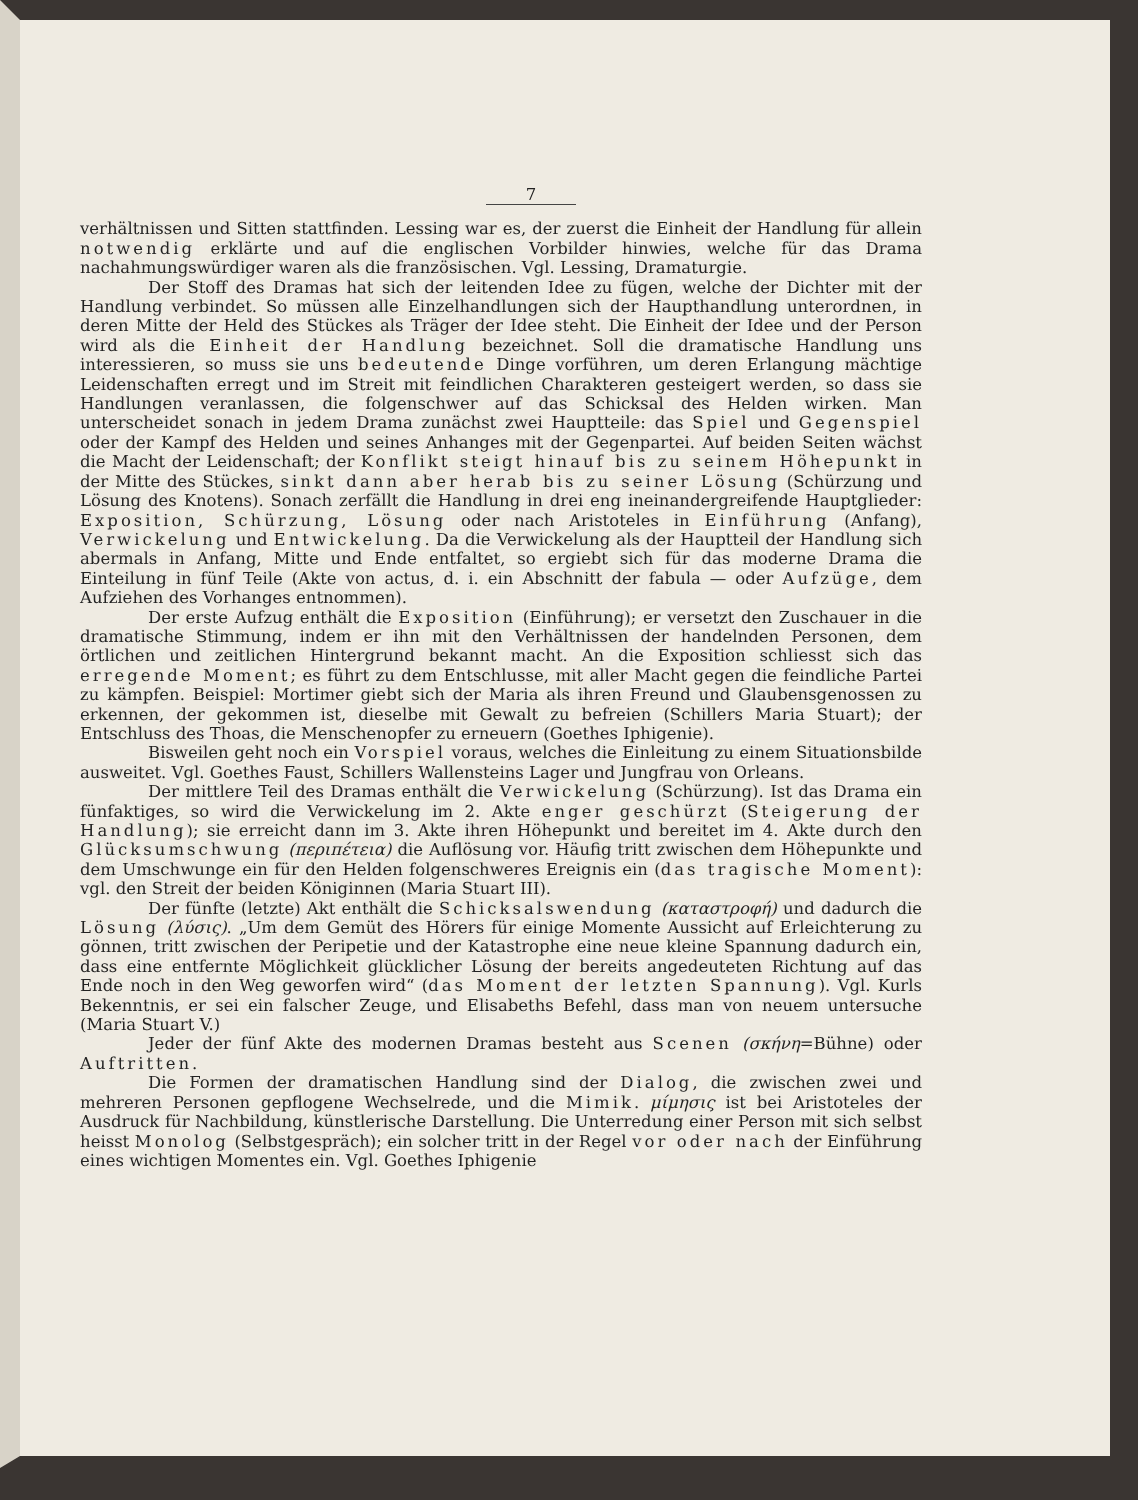7
verhältnissen und Sitten stattfinden. Lessing war es, der zuerst die Einheit der Handlung für allein notwendig erklärte und auf die englischen Vorbilder hinwies, welche für das Drama nachahmungswürdiger waren als die französischen. Vgl. Lessing, Dramaturgie.
Der Stoff des Dramas hat sich der leitenden Idee zu fügen, welche der Dichter mit der Handlung verbindet. So müssen alle Einzelhandlungen sich der Haupthandlung unterordnen, in deren Mitte der Held des Stückes als Träger der Idee steht. Die Einheit der Idee und der Person wird als die Einheit der Handlung bezeichnet. Soll die dramatische Handlung uns interessieren, so muss sie uns bedeutende Dinge vorführen, um deren Erlangung mächtige Leidenschaften erregt und im Streit mit feindlichen Charakteren gesteigert werden, so dass sie Handlungen veranlassen, die folgenschwer auf das Schicksal des Helden wirken. Man unterscheidet sonach in jedem Drama zunächst zwei Hauptteile: das Spiel und Gegenspiel oder der Kampf des Helden und seines Anhanges mit der Gegenpartei. Auf beiden Seiten wächst die Macht der Leidenschaft; der Konflikt steigt hinauf bis zu seinem Höhepunkt in der Mitte des Stückes, sinkt dann aber herab bis zu seiner Lösung (Schürzung und Lösung des Knotens). Sonach zerfällt die Handlung in drei eng ineinandergreifende Hauptglieder: Exposition, Schürzung, Lösung oder nach Aristoteles in Einführung (Anfang), Verwickelung und Entwickelung. Da die Verwickelung als der Hauptteil der Handlung sich abermals in Anfang, Mitte und Ende entfaltet, so ergiebt sich für das moderne Drama die Einteilung in fünf Teile (Akte von actus, d. i. ein Abschnitt der fabula — oder Aufzüge, dem Aufziehen des Vorhanges entnommen).
Der erste Aufzug enthält die Exposition (Einführung); er versetzt den Zuschauer in die dramatische Stimmung, indem er ihn mit den Verhältnissen der handelnden Personen, dem örtlichen und zeitlichen Hintergrund bekannt macht. An die Exposition schliesst sich das erregende Moment; es führt zu dem Entschlusse, mit aller Macht gegen die feindliche Partei zu kämpfen. Beispiel: Mortimer giebt sich der Maria als ihren Freund und Glaubensgenossen zu erkennen, der gekommen ist, dieselbe mit Gewalt zu befreien (Schillers Maria Stuart); der Entschluss des Thoas, die Menschenopfer zu erneuern (Goethes Iphigenie).
Bisweilen geht noch ein Vorspiel voraus, welches die Einleitung zu einem Situationsbilde ausweitet. Vgl. Goethes Faust, Schillers Wallensteins Lager und Jungfrau von Orleans.
Der mittlere Teil des Dramas enthält die Verwickelung (Schürzung). Ist das Drama ein fünfaktiges, so wird die Verwickelung im 2. Akte enger geschürzt (Steigerung der Handlung); sie erreicht dann im 3. Akte ihren Höhepunkt und bereitet im 4. Akte durch den Glücksumschwung (περιπέτεια) die Auflösung vor. Häufig tritt zwischen dem Höhepunkte und dem Umschwunge ein für den Helden folgenschweres Ereignis ein (das tragische Moment): vgl. den Streit der beiden Königinnen (Maria Stuart III).
Der fünfte (letzte) Akt enthält die Schicksalswendung (καταστροφή) und dadurch die Lösung (λύσις). „Um dem Gemüt des Hörers für einige Momente Aussicht auf Erleichterung zu gönnen, tritt zwischen der Peripetie und der Katastrophe eine neue kleine Spannung dadurch ein, dass eine entfernte Möglichkeit glücklicher Lösung der bereits angedeuteten Richtung auf das Ende noch in den Weg geworfen wird“ (das Moment der letzten Spannung). Vgl. Kurls Bekenntnis, er sei ein falscher Zeuge, und Elisabeths Befehl, dass man von neuem untersuche (Maria Stuart V.)
Jeder der fünf Akte des modernen Dramas besteht aus Scenen (σκήνη=Bühne) oder Auftritten.
Die Formen der dramatischen Handlung sind der Dialog, die zwischen zwei und mehreren Personen gepflogene Wechselrede, und die Mimik. μίμησις ist bei Aristoteles der Ausdruck für Nachbildung, künstlerische Darstellung. Die Unterredung einer Person mit sich selbst heisst Monolog (Selbstgespräch); ein solcher tritt in der Regel vor oder nach der Einführung eines wichtigen Momentes ein. Vgl. Goethes Iphigenie